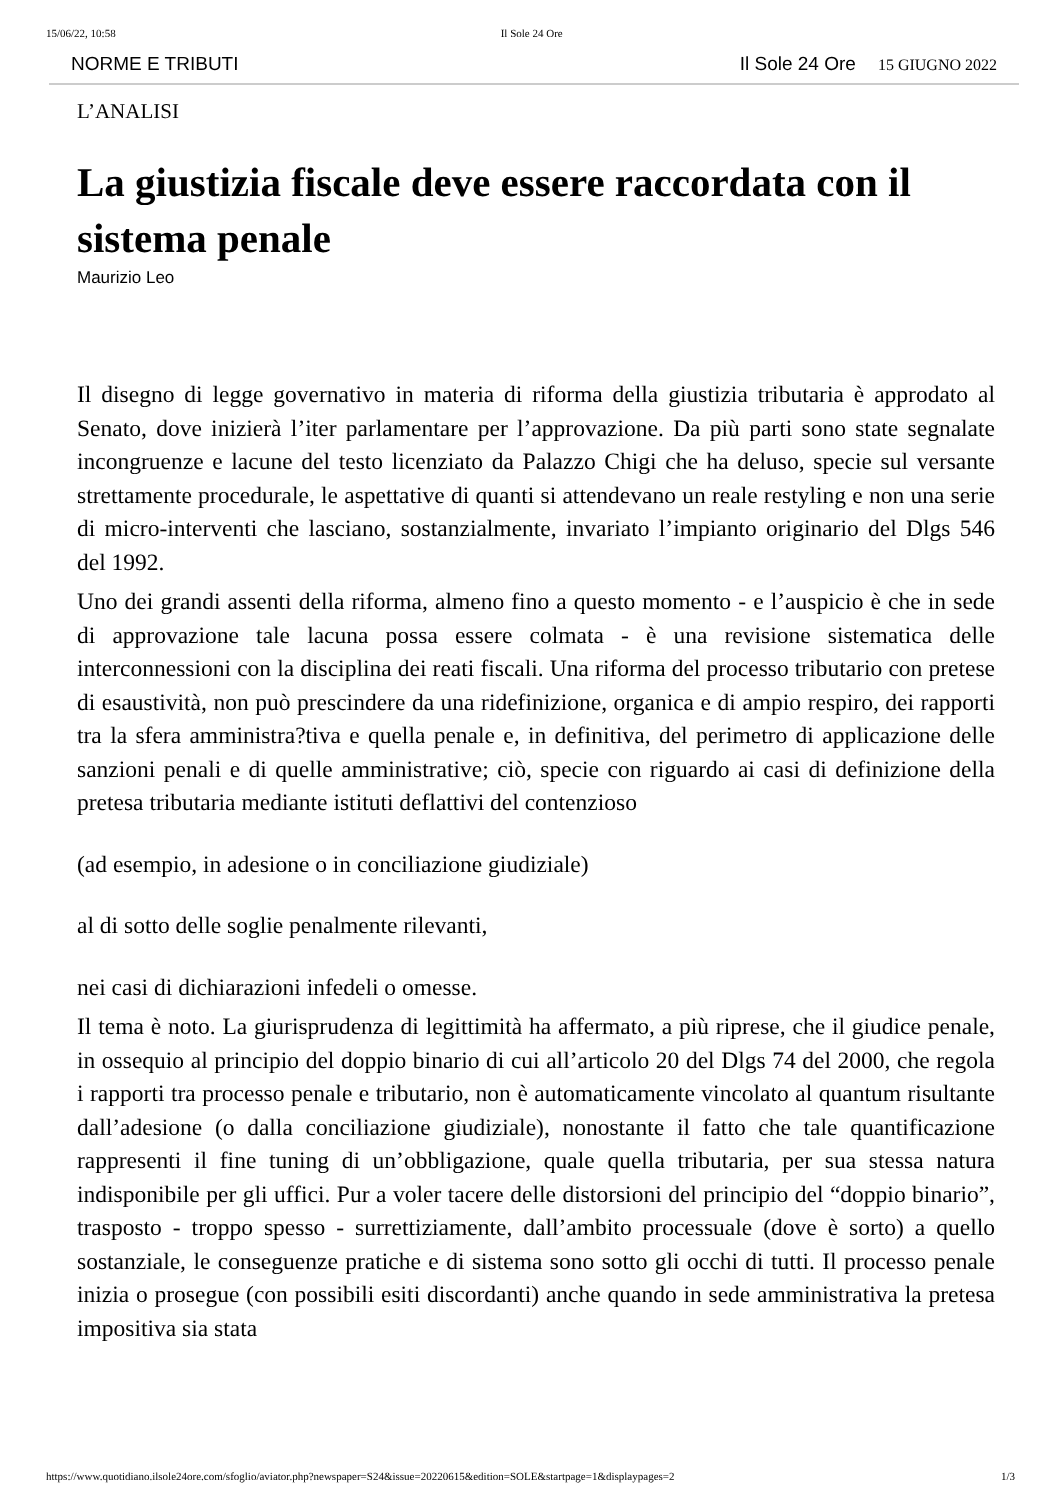15/06/22, 10:58 Il Sole 24 Ore
NORME E TRIBUTI Il Sole 24 Ore 15 GIUGNO 2022
L’ANALISI
La giustizia fiscale deve essere raccordata con il sistema penale
Maurizio Leo
Il disegno di legge governativo in materia di riforma della giustizia tributaria è approdato al Senato, dove inizierà l’iter parlamentare per l’approvazione. Da più parti sono state segnalate incongruenze e lacune del testo licenziato da Palazzo Chigi che ha deluso, specie sul versante strettamente procedurale, le aspettative di quanti si attendevano un reale restyling e non una serie di micro-interventi che lasciano, sostanzialmente, invariato l’impianto originario del Dlgs 546 del 1992.
Uno dei grandi assenti della riforma, almeno fino a questo momento - e l’auspicio è che in sede di approvazione tale lacuna possa essere colmata - è una revisione sistematica delle interconnessioni con la disciplina dei reati fiscali. Una riforma del processo tributario con pretese di esaustività, non può prescindere da una ridefinizione, organica e di ampio respiro, dei rapporti tra la sfera amministra?tiva e quella penale e, in definitiva, del perimetro di applicazione delle sanzioni penali e di quelle amministrative; ciò, specie con riguardo ai casi di definizione della pretesa tributaria mediante istituti deflattivi del contenzioso
(ad esempio, in adesione o in conciliazione giudiziale)
al di sotto delle soglie penalmente rilevanti,
nei casi di dichiarazioni infedeli o omesse.
Il tema è noto. La giurisprudenza di legittimità ha affermato, a più riprese, che il giudice penale, in ossequio al principio del doppio binario di cui all’articolo 20 del Dlgs 74 del 2000, che regola i rapporti tra processo penale e tributario, non è automaticamente vincolato al quantum risultante dall’adesione (o dalla conciliazione giudiziale), nonostante il fatto che tale quantificazione rappresenti il fine tuning di un’obbligazione, quale quella tributaria, per sua stessa natura indisponibile per gli uffici. Pur a voler tacere delle distorsioni del principio del “doppio binario”, trasposto - troppo spesso - surrettiziamente, dall’ambito processuale (dove è sorto) a quello sostanziale, le conseguenze pratiche e di sistema sono sotto gli occhi di tutti. Il processo penale inizia o prosegue (con possibili esiti discordanti) anche quando in sede amministrativa la pretesa impositiva sia stata
https://www.quotidiano.ilsole24ore.com/sfoglio/aviator.php?newspaper=S24&issue=20220615&edition=SOLE&startpage=1&displaypages=2 1/3